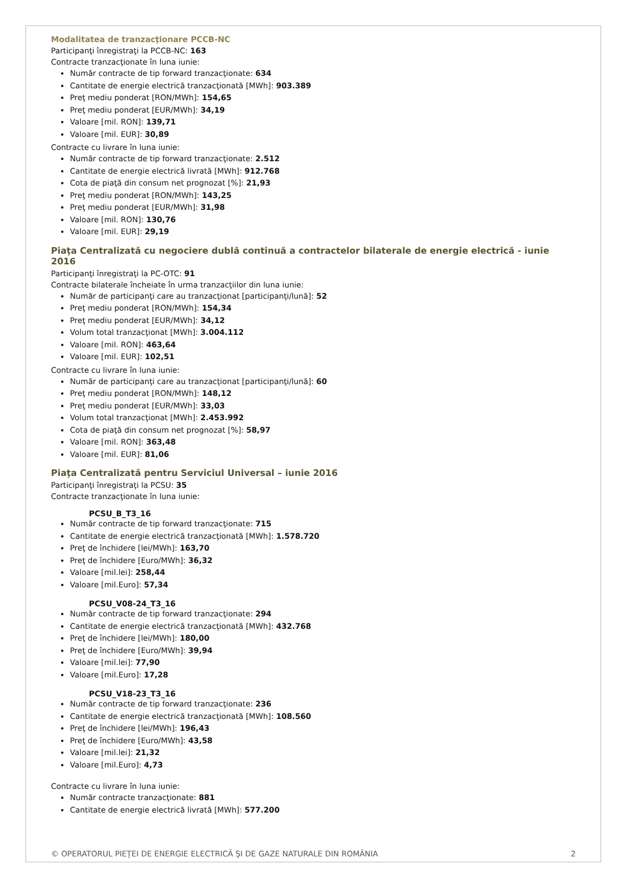Modalitatea de tranzacţionare PCCB-NC
Participanţi înregistraţi la PCCB-NC: 163
Contracte tranzacţionate în luna iunie:
Număr contracte de tip forward tranzacţionate: 634
Cantitate de energie electrică tranzacţionată [MWh]: 903.389
Preţ mediu ponderat [RON/MWh]: 154,65
Preţ mediu ponderat [EUR/MWh]: 34,19
Valoare [mil. RON]: 139,71
Valoare [mil. EUR]: 30,89
Contracte cu livrare în luna iunie:
Număr contracte de tip forward tranzacţionate: 2.512
Cantitate de energie electrică livrată [MWh]: 912.768
Cota de piaţă din consum net prognozat [%]: 21,93
Preţ mediu ponderat [RON/MWh]: 143,25
Preţ mediu ponderat [EUR/MWh]: 31,98
Valoare [mil. RON]: 130,76
Valoare [mil. EUR]: 29,19
Piaţa Centralizată cu negociere dublă continuă a contractelor bilaterale de energie electrică - iunie 2016
Participanţi înregistraţi la PC-OTC: 91
Contracte bilaterale încheiate în urma tranzacţiilor din luna iunie:
Număr de participanţi care au tranzacţionat [participanţi/lună]: 52
Preţ mediu ponderat [RON/MWh]: 154,34
Preţ mediu ponderat [EUR/MWh]: 34,12
Volum total tranzacţionat [MWh]: 3.004.112
Valoare [mil. RON]: 463,64
Valoare [mil. EUR]: 102,51
Contracte cu livrare în luna iunie:
Număr de participanţi care au tranzacţionat [participanţi/lună]: 60
Preţ mediu ponderat [RON/MWh]: 148,12
Preţ mediu ponderat [EUR/MWh]: 33,03
Volum total tranzacţionat [MWh]: 2.453.992
Cota de piaţă din consum net prognozat [%]: 58,97
Valoare [mil. RON]: 363,48
Valoare [mil. EUR]: 81,06
Piaţa Centralizată pentru Serviciul Universal – iunie 2016
Participanţi înregistraţi la PCSU: 35
Contracte tranzacţionate în luna iunie:
PCSU_B_T3_16
Număr contracte de tip forward tranzacţionate: 715
Cantitate de energie electrică tranzacţionată [MWh]: 1.578.720
Preţ de închidere [lei/MWh]: 163,70
Preţ de închidere [Euro/MWh]: 36,32
Valoare [mil.lei]: 258,44
Valoare [mil.Euro]: 57,34
PCSU_V08-24_T3_16
Număr contracte de tip forward tranzacţionate: 294
Cantitate de energie electrică tranzacţionată [MWh]: 432.768
Preţ de închidere [lei/MWh]: 180,00
Preţ de închidere [Euro/MWh]: 39,94
Valoare [mil.lei]: 77,90
Valoare [mil.Euro]: 17,28
PCSU_V18-23_T3_16
Număr contracte de tip forward tranzacţionate: 236
Cantitate de energie electrică tranzacţionată [MWh]: 108.560
Preţ de închidere [lei/MWh]: 196,43
Preţ de închidere [Euro/MWh]: 43,58
Valoare [mil.lei]: 21,32
Valoare [mil.Euro]: 4,73
Contracte cu livrare în luna iunie:
Număr contracte tranzacţionate: 881
Cantitate de energie electrică livrată [MWh]: 577.200
© OPERATORUL PIEŢEI DE ENERGIE ELECTRICĂ ŞI DE GAZE NATURALE DIN ROMÂNIA 2